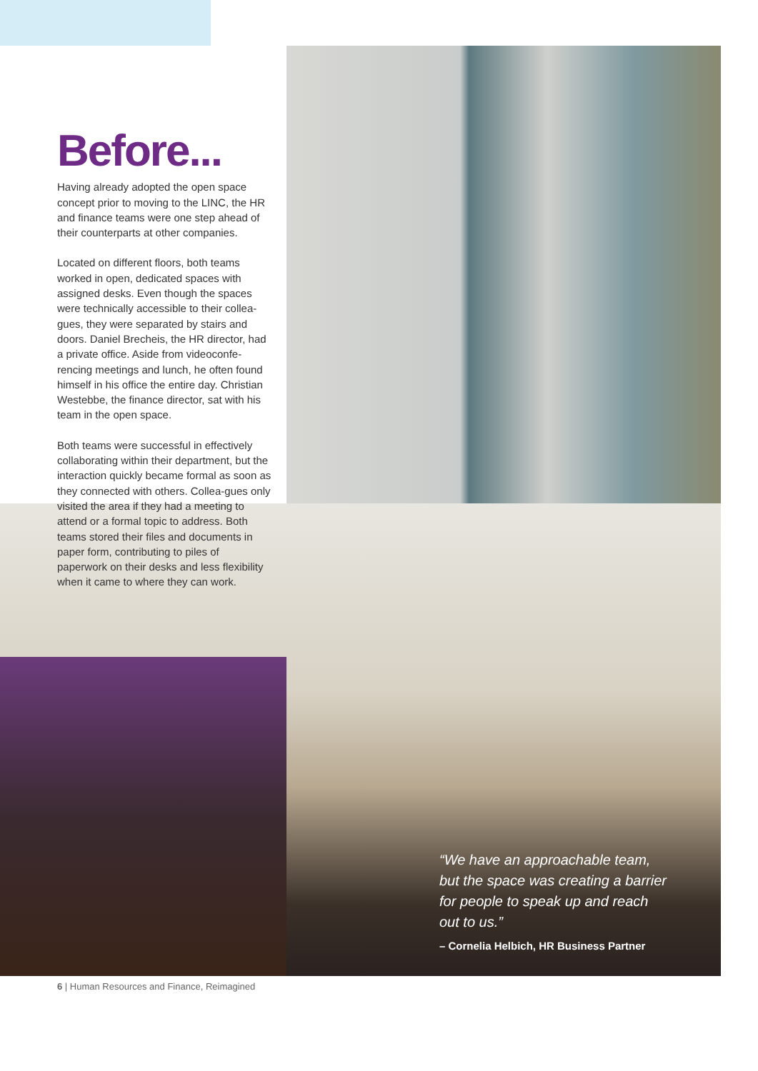Before...
Having already adopted the open space concept prior to moving to the LINC, the HR and finance teams were one step ahead of their counterparts at other companies.
Located on different floors, both teams worked in open, dedicated spaces with assigned desks. Even though the spaces were technically accessible to their collea-gues, they were separated by stairs and doors. Daniel Brecheis, the HR director, had a private office. Aside from videoconfe-rencing meetings and lunch, he often found himself in his office the entire day. Christian Westebbe, the finance director, sat with his team in the open space.
Both teams were successful in effectively collaborating within their department, but the interaction quickly became formal as soon as they connected with others. Collea-gues only visited the area if they had a meeting to attend or a formal topic to address. Both teams stored their files and documents in paper form, contributing to piles of paperwork on their desks and less flexibility when it came to where they can work.
“We have an approachable team, but the space was creating a barrier for people to speak up and reach out to us.”
– Cornelia Helbich, HR Business Partner
6 | Human Resources and Finance, Reimagined